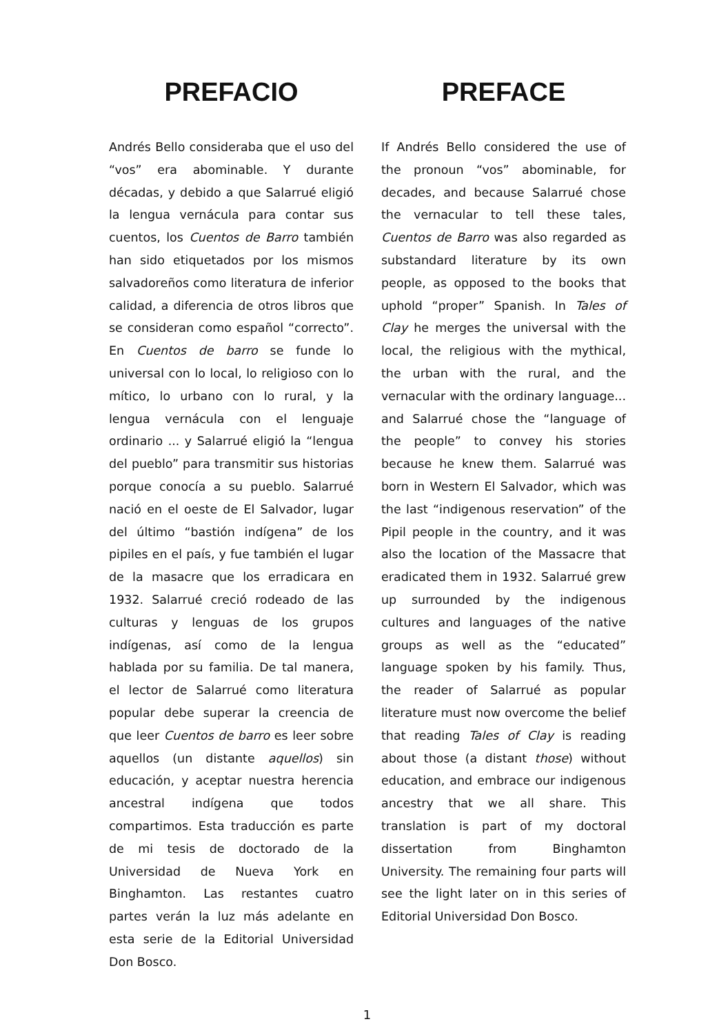PREFACIO
Andrés Bello consideraba que el uso del “vos” era abominable. Y durante décadas, y debido a que Salarrué eligió la lengua vernácula para contar sus cuentos, los Cuentos de Barro también han sido etiquetados por los mismos salvadoreños como literatura de inferior calidad, a diferencia de otros libros que se consideran como español “correcto”. En Cuentos de barro se funde lo universal con lo local, lo religioso con lo mítico, lo urbano con lo rural, y la lengua vernácula con el lenguaje ordinario ... y Salarrué eligió la “lengua del pueblo” para transmitir sus historias porque conocía a su pueblo. Salarrué nació en el oeste de El Salvador, lugar del último “bastión indígena” de los pipiles en el país, y fue también el lugar de la masacre que los erradicara en 1932. Salarrué creció rodeado de las culturas y lenguas de los grupos indígenas, así como de la lengua hablada por su familia. De tal manera, el lector de Salarrué como literatura popular debe superar la creencia de que leer Cuentos de barro es leer sobre aquellos (un distante aquellos) sin educación, y aceptar nuestra herencia ancestral indígena que todos compartimos. Esta traducción es parte de mi tesis de doctorado de la Universidad de Nueva York en Binghamton. Las restantes cuatro partes verán la luz más adelante en esta serie de la Editorial Universidad Don Bosco.
PREFACE
If Andrés Bello considered the use of the pronoun “vos” abominable, for decades, and because Salarrué chose the vernacular to tell these tales, Cuentos de Barro was also regarded as substandard literature by its own people, as opposed to the books that uphold “proper” Spanish. In Tales of Clay he merges the universal with the local, the religious with the mythical, the urban with the rural, and the vernacular with the ordinary language... and Salarrué chose the “language of the people” to convey his stories because he knew them. Salarrué was born in Western El Salvador, which was the last “indigenous reservation” of the Pipil people in the country, and it was also the location of the Massacre that eradicated them in 1932. Salarrué grew up surrounded by the indigenous cultures and languages of the native groups as well as the “educated” language spoken by his family. Thus, the reader of Salarrué as popular literature must now overcome the belief that reading Tales of Clay is reading about those (a distant those) without education, and embrace our indigenous ancestry that we all share. This translation is part of my doctoral dissertation from Binghamton University. The remaining four parts will see the light later on in this series of Editorial Universidad Don Bosco.
1